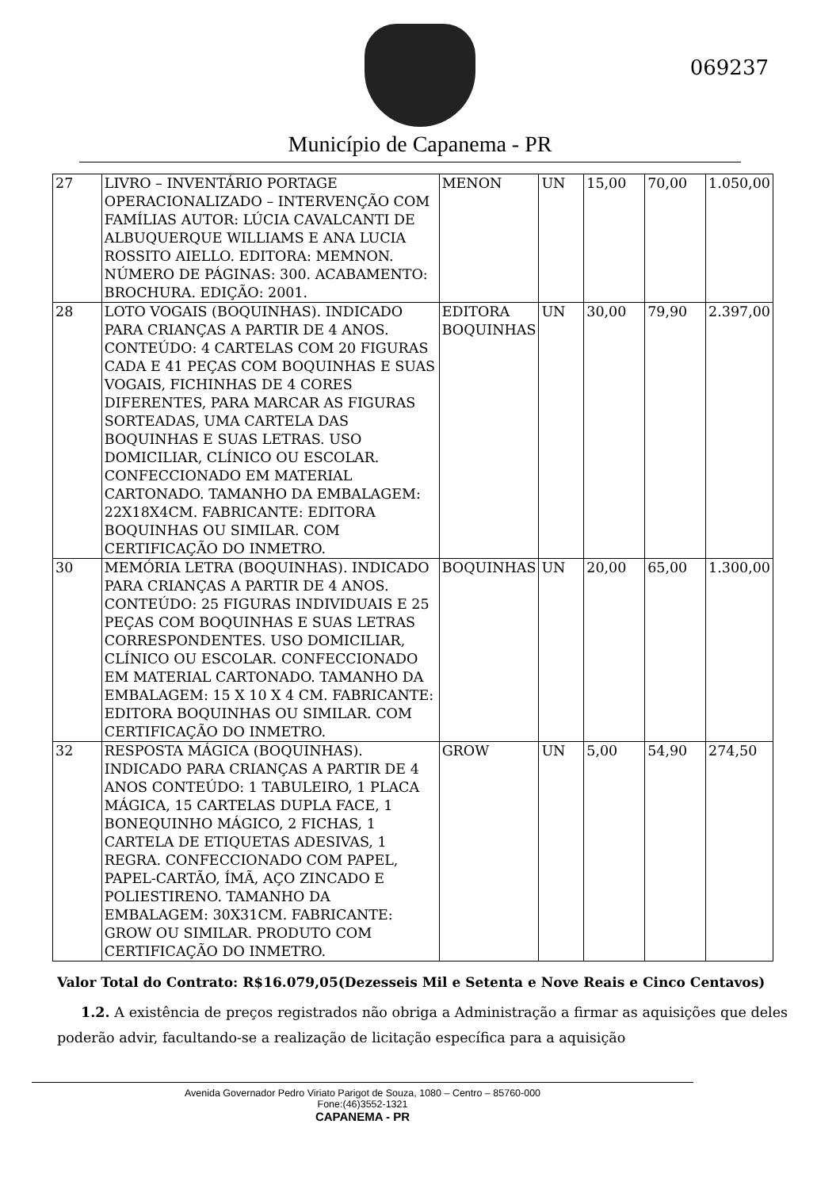069237
Município de Capanema - PR
| 27 | LIVRO – INVENTÁRIO PORTAGE OPERACIONALIZADO – INTERVENÇÃO COM FAMÍLIAS AUTOR: LÚCIA CAVALCANTI DE ALBUQUERQUE WILLIAMS E ANA LUCIA ROSSITO AIELLO. EDITORA: MEMNON. NÚMERO DE PÁGINAS: 300. ACABAMENTO: BROCHURA. EDIÇÃO: 2001. | MENON | UN | 15,00 | 70,00 | 1.050,00 |
| 28 | LOTO VOGAIS (BOQUINHAS). INDICADO PARA CRIANÇAS A PARTIR DE 4 ANOS. CONTEÚDO: 4 CARTELAS COM 20 FIGURAS CADA E 41 PEÇAS COM BOQUINHAS E SUAS VOGAIS, FICHINHAS DE 4 CORES DIFERENTES, PARA MARCAR AS FIGURAS SORTEADAS, UMA CARTELA DAS BOQUINHAS E SUAS LETRAS. USO DOMICILIAR, CLÍNICO OU ESCOLAR. CONFECCIONADO EM MATERIAL CARTONADO. TAMANHO DA EMBALAGEM: 22X18X4CM. FABRICANTE: EDITORA BOQUINHAS OU SIMILAR. COM CERTIFICAÇÃO DO INMETRO. | EDITORA BOQUINHAS | UN | 30,00 | 79,90 | 2.397,00 |
| 30 | MEMÓRIA LETRA (BOQUINHAS). INDICADO PARA CRIANÇAS A PARTIR DE 4 ANOS. CONTEÚDO: 25 FIGURAS INDIVIDUAIS E 25 PEÇAS COM BOQUINHAS E SUAS LETRAS CORRESPONDENTES. USO DOMICILIAR, CLÍNICO OU ESCOLAR. CONFECCIONADO EM MATERIAL CARTONADO. TAMANHO DA EMBALAGEM: 15 X 10 X 4 CM. FABRICANTE: EDITORA BOQUINHAS OU SIMILAR. COM CERTIFICAÇÃO DO INMETRO. | BOQUINHAS | UN | 20,00 | 65,00 | 1.300,00 |
| 32 | RESPOSTA MÁGICA (BOQUINHAS). INDICADO PARA CRIANÇAS A PARTIR DE 4 ANOS CONTEÚDO: 1 TABULEIRO, 1 PLACA MÁGICA, 15 CARTELAS DUPLA FACE, 1 BONEQUINHO MÁGICO, 2 FICHAS, 1 CARTELA DE ETIQUETAS ADESIVAS, 1 REGRA. CONFECCIONADO COM PAPEL, PAPEL-CARTÃO, ÍMÃ, AÇO ZINCADO E POLIESTIRENO. TAMANHO DA EMBALAGEM: 30X31CM. FABRICANTE: GROW OU SIMILAR. PRODUTO COM CERTIFICAÇÃO DO INMETRO. | GROW | UN | 5,00 | 54,90 | 274,50 |
Valor Total do Contrato: R$16.079,05(Dezesseis Mil e Setenta e Nove Reais e Cinco Centavos)
1.2. A existência de preços registrados não obriga a Administração a firmar as aquisições que deles poderão advir, facultando-se a realização de licitação específica para a aquisição
Avenida Governador Pedro Viriato Parigot de Souza, 1080 – Centro – 85760-000
Fone:(46)3552-1321
CAPANEMA - PR